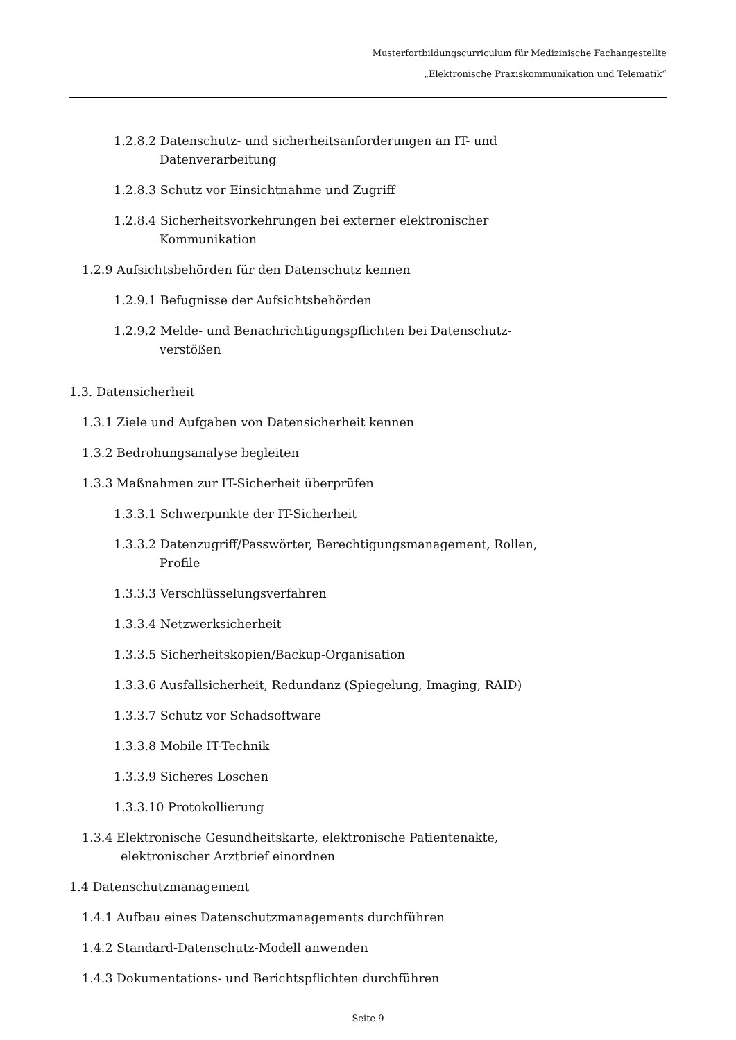Musterfortbildungscurriculum für Medizinische Fachangestellte
„Elektronische Praxiskommunikation und Telematik“
1.2.8.2 Datenschutz- und sicherheitsanforderungen an IT- und
Datenverarbeitung
1.2.8.3 Schutz vor Einsichtnahme und Zugriff
1.2.8.4 Sicherheitsvorkehrungen bei externer elektronischer
Kommunikation
1.2.9 Aufsichtsbehörden für den Datenschutz kennen
1.2.9.1 Befugnisse der Aufsichtsbehörden
1.2.9.2 Melde- und Benachrichtigungspflichten bei Datenschutz-
verstößen
1.3. Datensicherheit
1.3.1 Ziele und Aufgaben von Datensicherheit kennen
1.3.2 Bedrohungsanalyse begleiten
1.3.3 Maßnahmen zur IT-Sicherheit überprüfen
1.3.3.1 Schwerpunkte der IT-Sicherheit
1.3.3.2 Datenzugriff/Passwörter, Berechtigungsmanagement, Rollen,
Profile
1.3.3.3 Verschlüsselungsverfahren
1.3.3.4 Netzwerksicherheit
1.3.3.5 Sicherheitskopien/Backup-Organisation
1.3.3.6 Ausfallsicherheit, Redundanz (Spiegelung, Imaging, RAID)
1.3.3.7 Schutz vor Schadsoftware
1.3.3.8 Mobile IT-Technik
1.3.3.9 Sicheres Löschen
1.3.3.10 Protokollierung
1.3.4 Elektronische Gesundheitskarte, elektronische Patientenakte,
elektronischer Arztbrief einordnen
1.4 Datenschutzmanagement
1.4.1 Aufbau eines Datenschutzmanagements durchführen
1.4.2 Standard-Datenschutz-Modell anwenden
1.4.3 Dokumentations- und Berichtspflichten durchführen
Seite 9